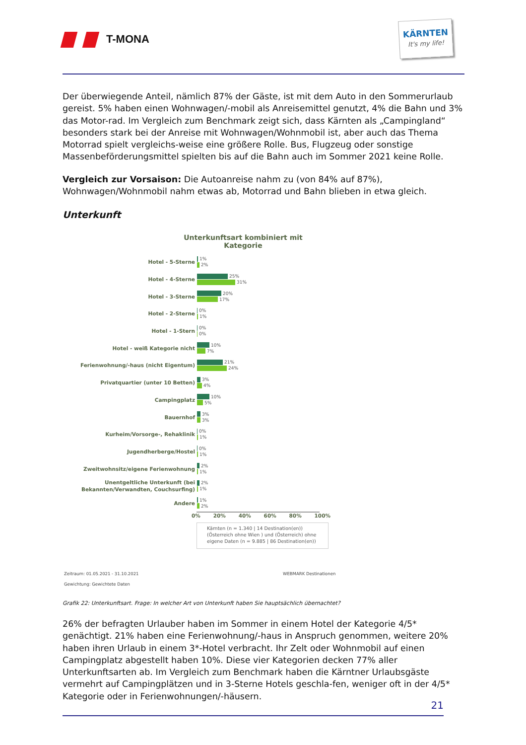T-MONA
KÄRNTEN
It's my life!
Der überwiegende Anteil, nämlich 87% der Gäste, ist mit dem Auto in den Sommerurlaub gereist. 5% haben einen Wohnwagen/-mobil als Anreisemittel genutzt, 4% die Bahn und 3% das Motor-rad. Im Vergleich zum Benchmark zeigt sich, dass Kärnten als „Campingland“ besonders stark bei der Anreise mit Wohnwagen/Wohnmobil ist, aber auch das Thema Motorrad spielt vergleichs-weise eine größere Rolle. Bus, Flugzeug oder sonstige Massenbeförderungsmittel spielten bis auf die Bahn auch im Sommer 2021 keine Rolle.
Vergleich zur Vorsaison: Die Autoanreise nahm zu (von 84% auf 87%), Wohnwagen/Wohnmobil nahm etwas ab, Motorrad und Bahn blieben in etwa gleich.
Unterkunft
Unterkunftsart kombiniert mit Kategorie
Hotel - 5-Sterne
1%
2%
Hotel - 4-Sterne
25%
31%
Hotel - 3-Sterne
20%
17%
Hotel - 2-Sterne
0%
1%
Hotel - 1-Stern
0%
0%
Hotel - weiß Kategorie nicht
10%
7%
Ferienwohnung/-haus (nicht Eigentum)
21%
24%
Privatquartier (unter 10 Betten)
3%
4%
Campingplatz
10%
5%
Bauernhof
3%
3%
Kurheim/Vorsorge-, Rehaklinik
0%
1%
Jugendherberge/Hostel
0%
1%
Zweitwohnsitz/eigene Ferienwohnung
2%
1%
Unentgeltliche Unterkunft (bei Bekannten/Verwandten, Couchsurfing)
2%
1%
Andere
1%
2%
0% 20% 40% 60% 80% 100%
Kärnten (n = 1.340 | 14 Destination(en))
(Österreich ohne Wien ) und (Österreich) ohne eigene Daten (n = 9.885 | 86 Destination(en))
Zeitraum: 01.05.2021 - 31.10.2021
WEBMARK Destinationen
Gewichtung: Gewichtete Daten
Grafik 22: Unterkunftsart. Frage: In welcher Art von Unterkunft haben Sie hauptsächlich übernachtet?
26% der befragten Urlauber haben im Sommer in einem Hotel der Kategorie 4/5* genächtigt. 21% haben eine Ferienwohnung/-haus in Anspruch genommen, weitere 20% haben ihren Urlaub in einem 3*-Hotel verbracht. Ihr Zelt oder Wohnmobil auf einen Campingplatz abgestellt haben 10%. Diese vier Kategorien decken 77% aller Unterkunftsarten ab. Im Vergleich zum Benchmark haben die Kärntner Urlaubsgäste vermehrt auf Campingplätzen und in 3-Sterne Hotels geschla-fen, weniger oft in der 4/5* Kategorie oder in Ferienwohnungen/-häusern.
21